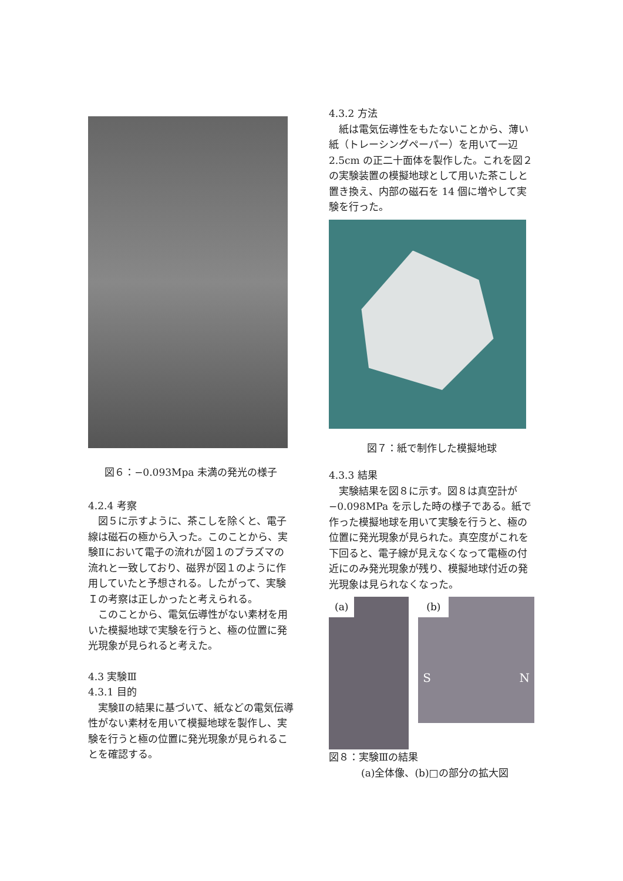図６：−0.093Mpa 未満の発光の様子
4.2.4 考察
　図５に示すように、茶こしを除くと、電子線は磁石の極から入った。このことから、実験Ⅱにおいて電子の流れが図１のプラズマの流れと一致しており、磁界が図１のように作用していたと予想される。したがって、実験Ｉの考察は正しかったと考えられる。
　このことから、電気伝導性がない素材を用いた模擬地球で実験を行うと、極の位置に発光現象が見られると考えた。
4.3 実験Ⅲ
4.3.1 目的
　実験Ⅱの結果に基づいて、紙などの電気伝導性がない素材を用いて模擬地球を製作し、実験を行うと極の位置に発光現象が見られることを確認する。
4.3.2 方法
　紙は電気伝導性をもたないことから、薄い紙（トレーシングペーパー）を用いて一辺 2.5cm の正二十面体を製作した。これを図２の実験装置の模擬地球として用いた茶こしと置き換え、内部の磁石を 14 個に増やして実験を行った。
図７：紙で制作した模擬地球
4.3.3 結果
　実験結果を図８に示す。図８は真空計が−0.098MPa を示した時の様子である。紙で作った模擬地球を用いて実験を行うと、極の位置に発光現象が見られた。真空度がこれを下回ると、電子線が見えなくなって電極の付近にのみ発光現象が残り、模擬地球付近の発光現象は見られなくなった。
(a)
(b)
S N
図８：実験Ⅲの結果
(a)全体像、(b)□の部分の拡大図